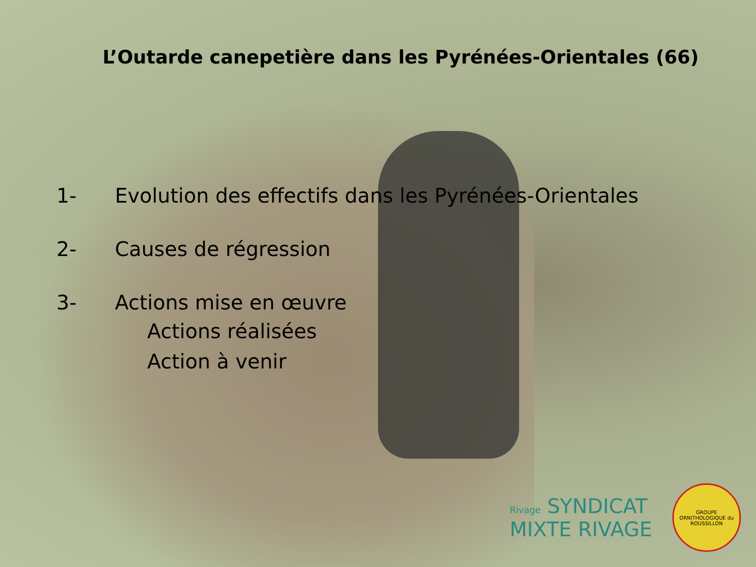L’Outarde canepetière dans les Pyrénées-Orientales (66)
1- Evolution des effectifs dans les Pyrénées-Orientales
2- Causes de régression
3- Actions mise en œuvre
Actions réalisées
Action à venir
Rivage SYNDICAT
MIXTE RIVAGE
GROUPE ORNITHOLOGIQUE du ROUSSILLON